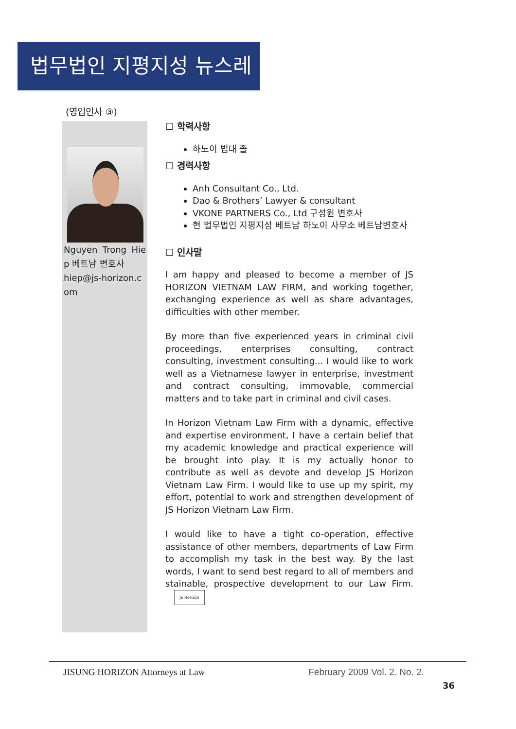법무법인 지평지성 뉴스레터
(영입인사 ③)
Nguyen Trong Hiep 베트남 변호사
hiep@js-horizon.com
☐ 학력사항
하노이 법대 졸
☐ 경력사항
Anh Consultant Co., Ltd.
Dao & Brothers’ Lawyer & consultant
VKONE PARTNERS Co., Ltd 구성원 변호사
현 법무법인 지평지성 베트남 하노이 사무소 베트남변호사
☐ 인사말
I am happy and pleased to become a member of JS HORIZON VIETNAM LAW FIRM, and working together, exchanging experience as well as share advantages, difficulties with other member.
By more than five experienced years in criminal civil proceedings, enterprises consulting, contract consulting, investment consulting... I would like to work well as a Vietnamese lawyer in enterprise, investment and contract consulting, immovable, commercial matters and to take part in criminal and civil cases.
In Horizon Vietnam Law Firm with a dynamic, effective and expertise environment, I have a certain belief that my academic knowledge and practical experience will be brought into play. It is my actually honor to contribute as well as devote and develop JS Horizon Vietnam Law Firm. I would like to use up my spirit, my effort, potential to work and strengthen development of JS Horizon Vietnam Law Firm.
I would like to have a tight co-operation, effective assistance of other members, departments of Law Firm to accomplish my task in the best way. By the last words, I want to send best regard to all of members and stainable, prospective development to our Law Firm. JS Horizon
JISUNG HORIZON Attorneys at Law February 2009 Vol. 2. No. 2.
36